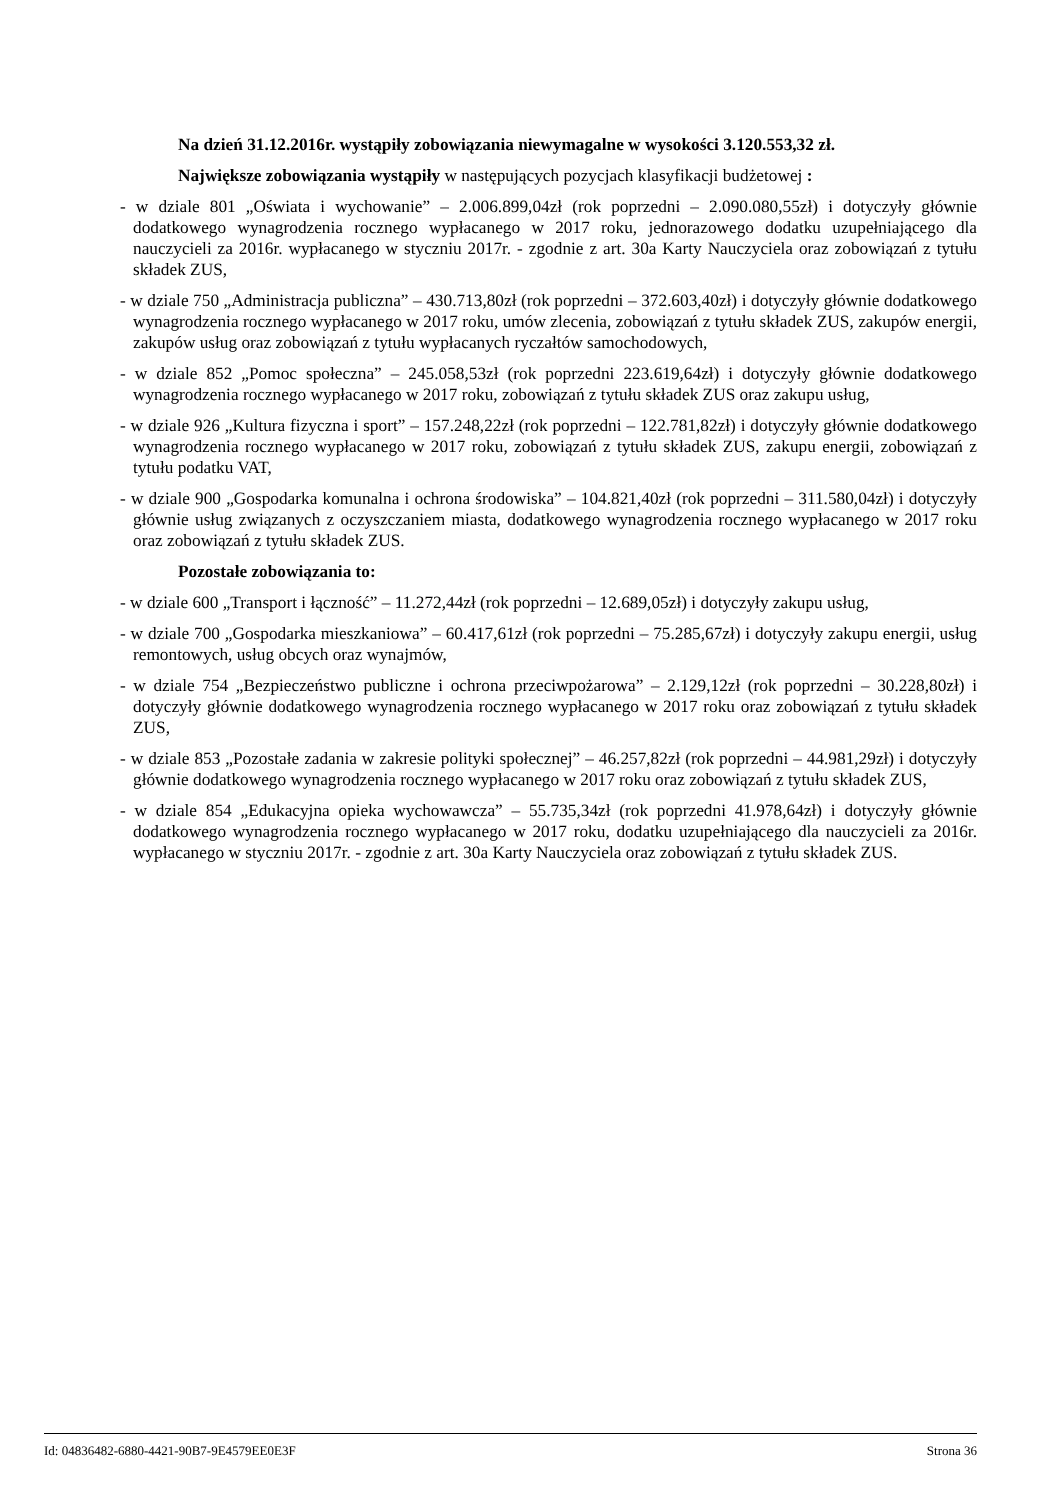Na dzień 31.12.2016r. wystąpiły zobowiązania niewymagalne w wysokości 3.120.553,32 zł.
Największe zobowiązania wystąpiły w następujących pozycjach klasyfikacji budżetowej :
- w dziale 801 „Oświata i wychowanie” – 2.006.899,04zł (rok poprzedni – 2.090.080,55zł) i dotyczyły głównie dodatkowego wynagrodzenia rocznego wypłacanego w 2017 roku, jednorazowego dodatku uzupełniającego dla nauczycieli za 2016r. wypłacanego w styczniu 2017r. - zgodnie z art. 30a Karty Nauczyciela oraz zobowiązań z tytułu składek ZUS,
- w dziale 750 „Administracja publiczna” – 430.713,80zł (rok poprzedni – 372.603,40zł) i dotyczyły głównie dodatkowego wynagrodzenia rocznego wypłacanego w 2017 roku, umów zlecenia, zobowiązań z tytułu składek ZUS, zakupów energii, zakupów usług oraz zobowiązań z tytułu wypłacanych ryczałtów samochodowych,
- w dziale 852 „Pomoc społeczna” – 245.058,53zł (rok poprzedni 223.619,64zł) i dotyczyły głównie dodatkowego wynagrodzenia rocznego wypłacanego w 2017 roku, zobowiązań z tytułu składek ZUS oraz zakupu usług,
- w dziale 926 „Kultura fizyczna i sport” – 157.248,22zł (rok poprzedni – 122.781,82zł) i dotyczyły głównie dodatkowego wynagrodzenia rocznego wypłacanego w 2017 roku, zobowiązań z tytułu składek ZUS, zakupu energii, zobowiązań z tytułu podatku VAT,
- w dziale 900 „Gospodarka komunalna i ochrona środowiska” – 104.821,40zł (rok poprzedni – 311.580,04zł) i dotyczyły głównie usług związanych z oczyszczaniem miasta, dodatkowego wynagrodzenia rocznego wypłacanego w 2017 roku oraz zobowiązań z tytułu składek ZUS.
Pozostałe zobowiązania to:
- w dziale 600 „Transport i łączność” – 11.272,44zł (rok poprzedni – 12.689,05zł) i dotyczyły zakupu usług,
- w dziale 700 „Gospodarka mieszkaniowa” – 60.417,61zł (rok poprzedni – 75.285,67zł) i dotyczyły zakupu energii, usług remontowych, usług obcych oraz wynajmów,
- w dziale 754 „Bezpieczeństwo publiczne i ochrona przeciwpożarowa” – 2.129,12zł (rok poprzedni – 30.228,80zł) i dotyczyły głównie dodatkowego wynagrodzenia rocznego wypłacanego w 2017 roku oraz zobowiązań z tytułu składek ZUS,
- w dziale 853 „Pozostałe zadania w zakresie polityki społecznej” – 46.257,82zł (rok poprzedni – 44.981,29zł) i dotyczyły głównie dodatkowego wynagrodzenia rocznego wypłacanego w 2017 roku oraz zobowiązań z tytułu składek ZUS,
- w dziale 854 „Edukacyjna opieka wychowawcza” – 55.735,34zł (rok poprzedni 41.978,64zł) i dotyczyły głównie dodatkowego wynagrodzenia rocznego wypłacanego w 2017 roku, dodatku uzupełniającego dla nauczycieli za 2016r. wypłacanego w styczniu 2017r. - zgodnie z art. 30a Karty Nauczyciela oraz zobowiązań z tytułu składek ZUS.
Id: 04836482-6880-4421-90B7-9E4579EE0E3F Strona 36